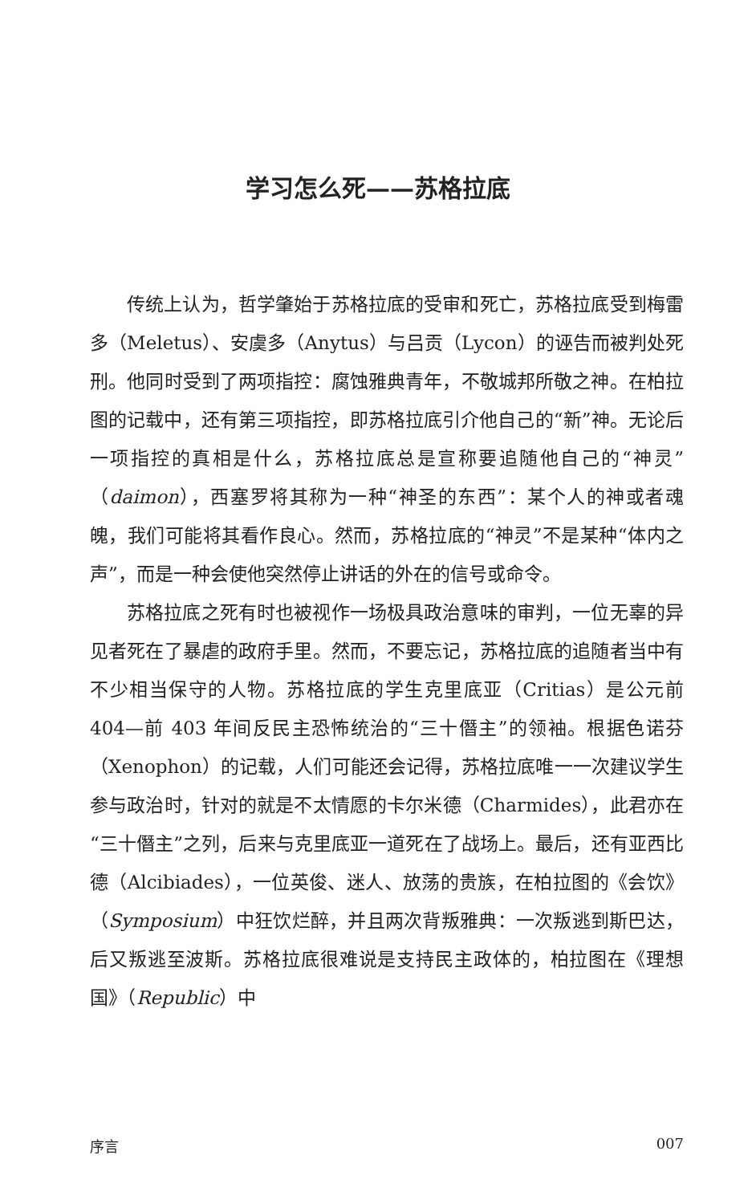学习怎么死——苏格拉底
传统上认为，哲学肇始于苏格拉底的受审和死亡，苏格拉底受到梅雷多（Meletus）、安虞多（Anytus）与吕贡（Lycon）的诬告而被判处死刑。他同时受到了两项指控：腐蚀雅典青年，不敬城邦所敬之神。在柏拉图的记载中，还有第三项指控，即苏格拉底引介他自己的“新”神。无论后一项指控的真相是什么，苏格拉底总是宣称要追随他自己的“神灵”（daimon），西塞罗将其称为一种“神圣的东西”：某个人的神或者魂魄，我们可能将其看作良心。然而，苏格拉底的“神灵”不是某种“体内之声”，而是一种会使他突然停止讲话的外在的信号或命令。
苏格拉底之死有时也被视作一场极具政治意味的审判，一位无辜的异见者死在了暴虐的政府手里。然而，不要忘记，苏格拉底的追随者当中有不少相当保守的人物。苏格拉底的学生克里底亚（Critias）是公元前 404—前 403 年间反民主恐怖统治的“三十僭主”的领袖。根据色诺芬（Xenophon）的记载，人们可能还会记得，苏格拉底唯一一次建议学生参与政治时，针对的就是不太情愿的卡尔米德（Charmides），此君亦在“三十僭主”之列，后来与克里底亚一道死在了战场上。最后，还有亚西比德（Alcibiades），一位英俊、迷人、放荡的贵族，在柏拉图的《会饮》（Symposium）中狂饮烂醉，并且两次背叛雅典：一次叛逃到斯巴达，后又叛逃至波斯。苏格拉底很难说是支持民主政体的，柏拉图在《理想国》（Republic）中
序言 007